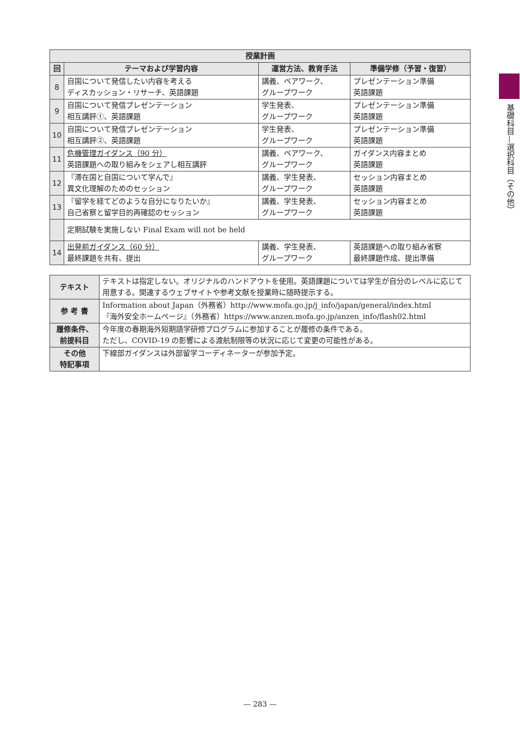| 授業計画 | | | |
| --- | --- | --- | --- |
| 回 | テーマおよび学習内容 | 運営方法、教育手法 | 準備学修（予習・復習） |
| 8 | 自国について発信したい内容を考える ディスカッション・リサーチ、英語課題 | 講義、ペアワーク、 グループワーク | プレゼンテーション準備 英語課題 |
| 9 | 自国について発信プレゼンテーション 相互講評①、英語課題 | 学生発表、 グループワーク | プレゼンテーション準備 英語課題 |
| 10 | 自国について発信プレゼンテーション 相互講評②、英語課題 | 学生発表、 グループワーク | プレゼンテーション準備 英語課題 |
| 11 | 危機管理ガイダンス（90 分） 英語課題への取り組みをシェアし相互講評 | 講義、ペアワーク、 グループワーク | ガイダンス内容まとめ 英語課題 |
| 12 | 『滞在国と自国について学んで』 異文化理解のためのセッション | 講義、学生発表、 グループワーク | セッション内容まとめ 英語課題 |
| 13 | 『留学を経てどのような自分になりたいか』 自己省察と留学目的再確認のセッション | 講義、学生発表、 グループワーク | セッション内容まとめ 英語課題 |
| | 定期試験を実施しない Final Exam will not be held | | |
| 14 | 出発前ガイダンス（60 分） 最終課題を共有、提出 | 講義、学生発表、 グループワーク | 英語課題への取り組み省察 最終課題作成、提出準備 |
| テキスト | テキストは指定しない。オリジナルのハンドアウトを使用。英語課題については学生が自分のレベルに応じて用意する。関連するウェブサイトや参考文献を授業時に随時提示する。 |
| 参 考 書 | Information about Japan（外務省）http://www.mofa.go.jp/j_info/japan/general/index.html 『海外安全ホームページ』（外務省）https://www.anzen.mofa.go.jp/anzen_info/flash02.html |
| 履修条件、 前提科目 | 今年度の春期海外短期語学研修プログラムに参加することが履修の条件である。 ただし、COVID-19 の影響による渡航制限等の状況に応じて変更の可能性がある。 |
| その他 特記事項 | 下線部ガイダンスは外部留学コーディネーターが参加予定。 |
基礎科目—選択科目（その他）
— 283 —